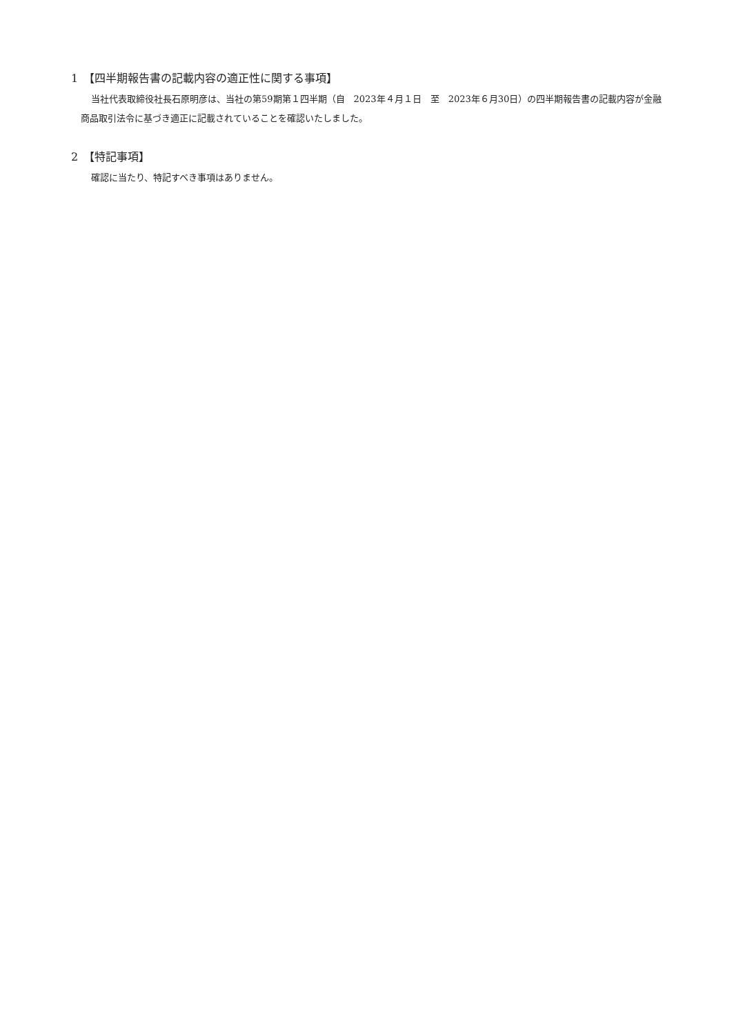1　【四半期報告書の記載内容の適正性に関する事項】
当社代表取締役社長石原明彦は、当社の第59期第１四半期（自　2023年４月１日　至　2023年６月30日）の四半期報告書の記載内容が金融商品取引法令に基づき適正に記載されていることを確認いたしました。
2　【特記事項】
確認に当たり、特記すべき事項はありません。